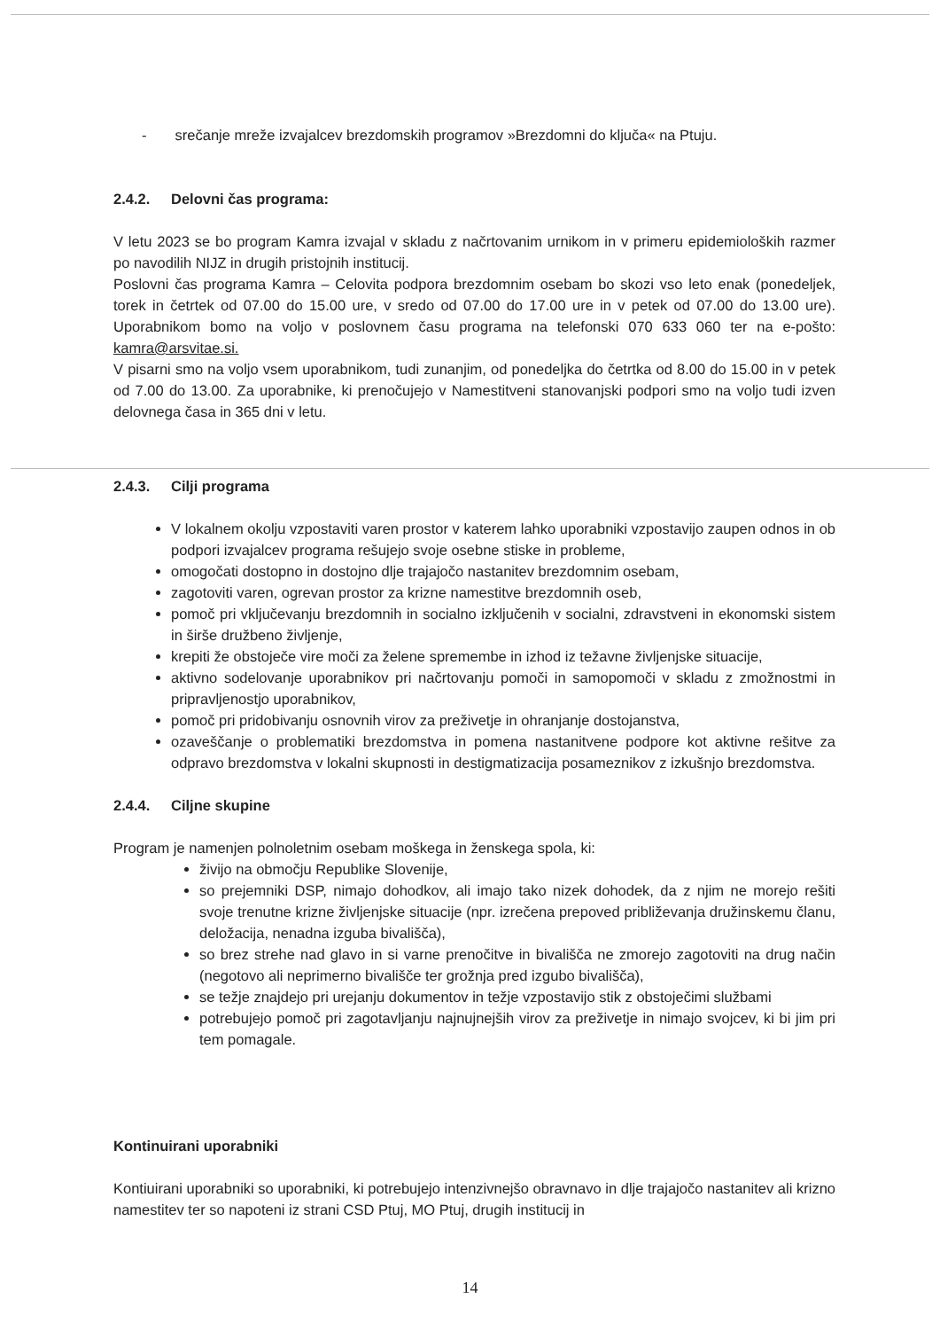- srečanje mreže izvajalcev brezdomskih programov »Brezdomni do ključa« na Ptuju.
2.4.2. Delovni čas programa:
V letu 2023 se bo program Kamra izvajal v skladu z načrtovanim urnikom in v primeru epidemioloških razmer po navodilih NIJZ in drugih pristojnih institucij.
Poslovni čas programa Kamra – Celovita podpora brezdomnim osebam bo skozi vso leto enak (ponedeljek, torek in četrtek od 07.00 do 15.00 ure, v sredo od 07.00 do 17.00 ure in v petek od 07.00 do 13.00 ure). Uporabnikom bomo na voljo v poslovnem času programa na telefonski 070 633 060 ter na e-pošto: kamra@arsvitae.si.
V pisarni smo na voljo vsem uporabnikom, tudi zunanjim, od ponedeljka do četrtka od 8.00 do 15.00 in v petek od 7.00 do 13.00. Za uporabnike, ki prenočujejo v Namestitveni stanovanjski podpori smo na voljo tudi izven delovnega časa in 365 dni v letu.
2.4.3. Cilji programa
V lokalnem okolju vzpostaviti varen prostor v katerem lahko uporabniki vzpostavijo zaupen odnos in ob podpori izvajalcev programa rešujejo svoje osebne stiske in probleme,
omogočati dostopno in dostojno dlje trajajočo nastanitev brezdomnim osebam,
zagotoviti varen, ogrevan prostor za krizne namestitve brezdomnih oseb,
pomoč pri vključevanju brezdomnih in socialno izključenih v socialni, zdravstveni in ekonomski sistem in širše družbeno življenje,
krepiti že obstoječe vire moči za želene spremembe in izhod iz težavne življenjske situacije,
aktivno sodelovanje uporabnikov pri načrtovanju pomoči in samopomoči v skladu z zmožnostmi in pripravljenostjo uporabnikov,
pomoč pri pridobivanju osnovnih virov za preživetje in ohranjanje dostojanstva,
ozaveščanje o problematiki brezdomstva in pomena nastanitvene podpore kot aktivne rešitve za odpravo brezdomstva v lokalni skupnosti in destigmatizacija posameznikov z izkušnjo brezdomstva.
2.4.4. Ciljne skupine
Program je namenjen polnoletnim osebam moškega in ženskega spola, ki:
živijo na območju Republike Slovenije,
so prejemniki DSP, nimajo dohodkov, ali imajo tako nizek dohodek, da z njim ne morejo rešiti svoje trenutne krizne življenjske situacije (npr. izrečena prepoved približevanja družinskemu članu, deložacija, nenadna izguba bivališča),
so brez strehe nad glavo in si varne prenočitve in bivališča ne zmorejo zagotoviti na drug način (negotovo ali neprimerno bivališče ter grožnja pred izgubo bivališča),
se težje znajdejo pri urejanju dokumentov in težje vzpostavijo stik z obstoječimi službami
potrebujejo pomoč pri zagotavljanju najnujnejših virov za preživetje in nimajo svojcev, ki bi jim pri tem pomagale.
Kontinuirani uporabniki
Kontiuirani uporabniki so uporabniki, ki potrebujejo intenzivnejšo obravnavo in dlje trajajočo nastanitev ali krizno namestitev ter so napoteni iz strani CSD Ptuj, MO Ptuj, drugih institucij in
14